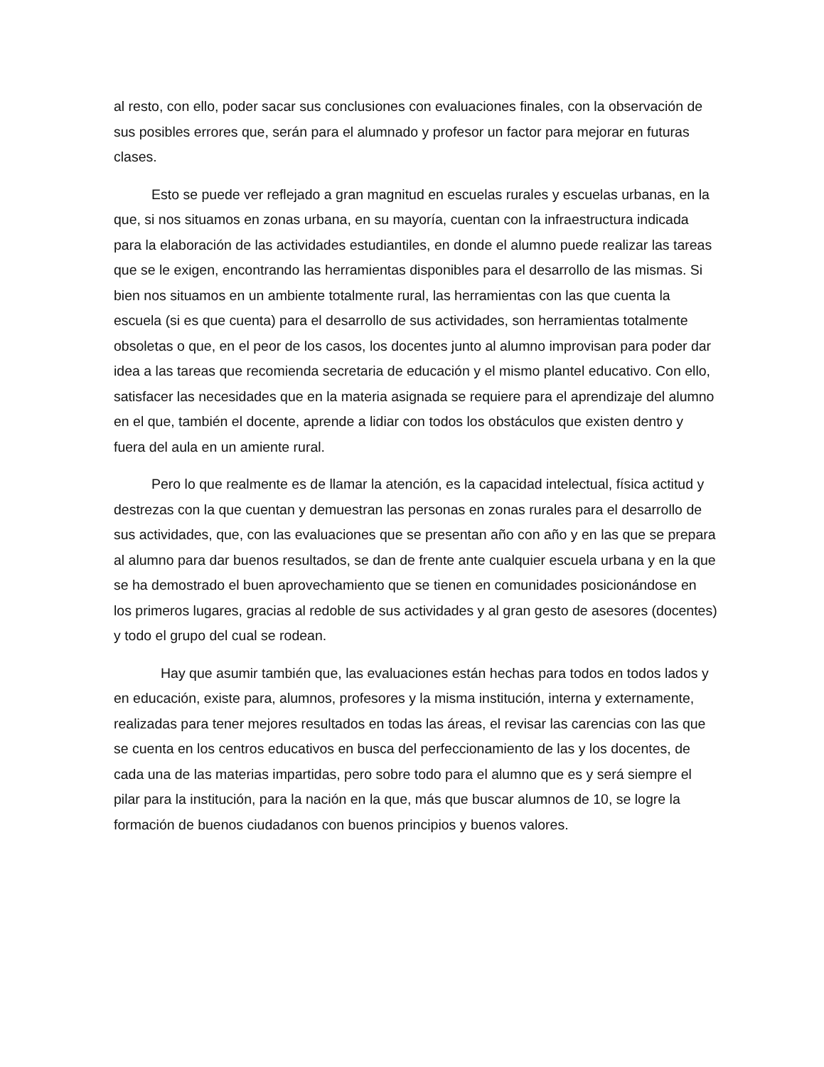al resto, con ello, poder sacar sus conclusiones con evaluaciones finales, con la observación de sus posibles errores que, serán para el alumnado y profesor un factor para mejorar en futuras clases.
Esto se puede ver reflejado a gran magnitud en escuelas rurales y escuelas urbanas, en la que, si nos situamos en zonas urbana, en su mayoría, cuentan con la infraestructura indicada para la elaboración de las actividades estudiantiles, en donde el alumno puede realizar las tareas que se le exigen, encontrando las herramientas disponibles para el desarrollo de las mismas. Si bien nos situamos en un ambiente totalmente rural, las herramientas con las que cuenta la escuela (si es que cuenta) para el desarrollo de sus actividades, son herramientas totalmente obsoletas o que, en el peor de los casos, los docentes junto al alumno improvisan para poder dar idea a las tareas que recomienda secretaria de educación y el mismo plantel educativo. Con ello, satisfacer las necesidades que en la materia asignada se requiere para el aprendizaje del alumno en el que, también el docente, aprende a lidiar con todos los obstáculos que existen dentro y fuera del aula en un amiente rural.
Pero lo que realmente es de llamar la atención, es la capacidad intelectual, física actitud y destrezas con la que cuentan y demuestran las personas en zonas rurales para el desarrollo de sus actividades, que, con las evaluaciones que se presentan año con año y en las que se prepara al alumno para dar buenos resultados, se dan de frente ante cualquier escuela urbana y en la que se ha demostrado el buen aprovechamiento que se tienen en comunidades posicionándose en los primeros lugares, gracias al redoble de sus actividades y al gran gesto de asesores (docentes) y todo el grupo del cual se rodean.
Hay que asumir también que, las evaluaciones están hechas para todos en todos lados y en educación, existe para, alumnos, profesores y la misma institución, interna y externamente, realizadas para tener mejores resultados en todas las áreas, el revisar las carencias con las que se cuenta en los centros educativos en busca del perfeccionamiento de las y los docentes, de cada una de las materias impartidas, pero sobre todo para el alumno que es y será siempre el pilar para la institución, para la nación en la que, más que buscar alumnos de 10, se logre la formación de buenos ciudadanos con buenos principios y buenos valores.